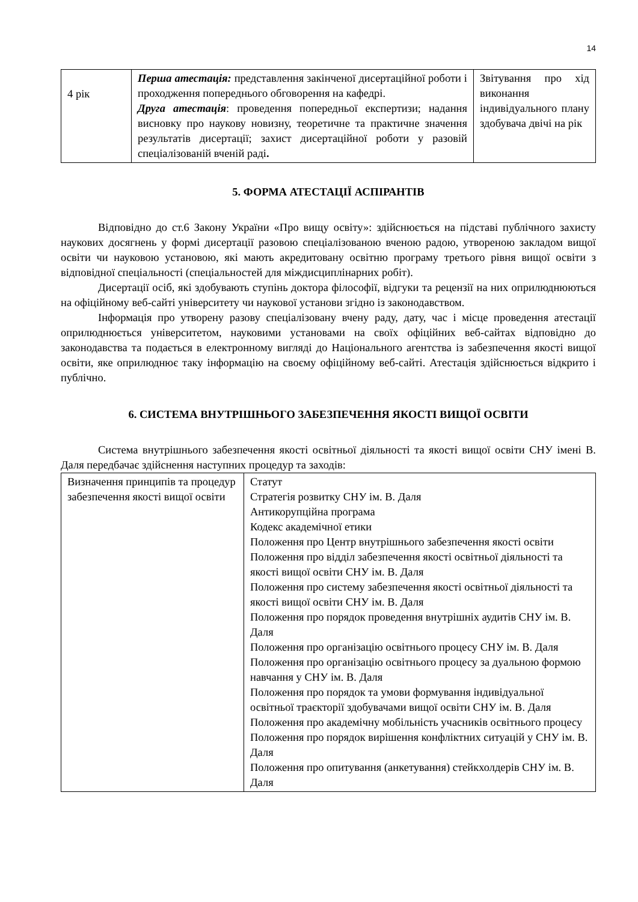14
| 4 рік | Перша атестація: представлення закінченої дисертаційної роботи і проходження попереднього обговорення на кафедрі. Друга атестація : проведення попередньої експертизи; надання висновку про наукову новизну, теоретичне та практичне значення результатів дисертації; захист дисертаційної роботи у разовій спеціалізованій вченій раді . | Звітування про хід виконання індивідуального плану здобувача двічі на рік |
5. ФОРМА АТЕСТАЦІЇ АСПІРАНТІВ
Відповідно до ст.6 Закону України «Про вищу освіту»: здійснюється на підставі публічного захисту наукових досягнень у формі дисертації разовою спеціалізованою вченою радою, утвореною закладом вищої освіти чи науковою установою, які мають акредитовану освітню програму третього рівня вищої освіти з відповідної спеціальності (спеціальностей для міждисциплінарних робіт).
Дисертації осіб, які здобувають ступінь доктора філософії, відгуки та рецензії на них оприлюднюються на офіційному веб-сайті університету чи наукової установи згідно із законодавством.
Інформація про утворену разову спеціалізовану вчену раду, дату, час і місце проведення атестації оприлюднюється університетом, науковими установами на своїх офіційних веб-сайтах відповідно до законодавства та подається в електронному вигляді до Національного агентства із забезпечення якості вищої освіти, яке оприлюднює таку інформацію на своєму офіційному веб-сайті. Атестація здійснюється відкрито і публічно.
6. СИСТЕМА ВНУТРІШНЬОГО ЗАБЕЗПЕЧЕННЯ ЯКОСТІ ВИЩОЇ ОСВІТИ
Система внутрішнього забезпечення якості освітньої діяльності та якості вищої освіти СНУ імені В. Даля передбачає здійснення наступних процедур та заходів:
| Визначення принципів та процедур забезпечення якості вищої освіти | Статут Стратегія розвитку СНУ ім. В. Даля Антикорупційна програма Кодекс академічної етики Положення про Центр внутрішнього забезпечення якості освіти Положення про відділ забезпечення якості освітньої діяльності та якості вищої освіти СНУ ім. В. Даля Положення про систему забезпечення якості освітньої діяльності та якості вищої освіти СНУ ім. В. Даля Положення про порядок проведення внутрішніх аудитів СНУ ім. В. Даля Положення про організацію освітнього процесу СНУ ім. В. Даля Положення про організацію освітнього процесу за дуальною формою навчання у СНУ ім. В. Даля Положення про порядок та умови формування індивідуальної освітньої траєкторії здобувачами вищої освіти СНУ ім. В. Даля Положення про академічну мобільність учасників освітнього процесу Положення про порядок вирішення конфліктних ситуацій у СНУ ім. В. Даля Положення про опитування (анкетування) стейкхолдерів СНУ ім. В. Даля |